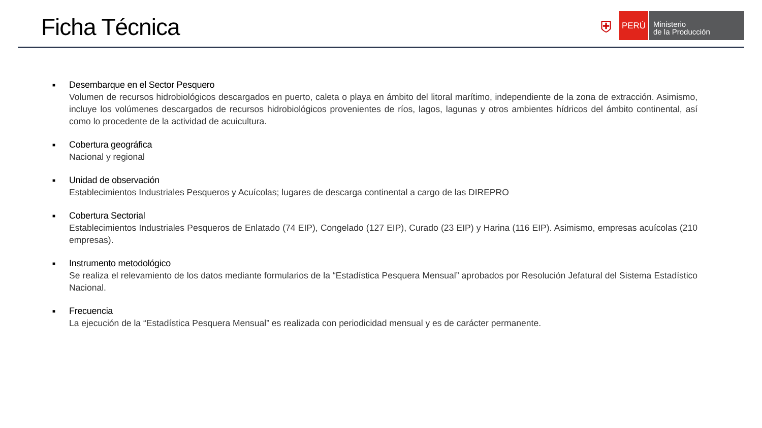Ficha Técnica
⛨
PERÚ
Ministerio
de la Producción
■
Desembarque en el Sector Pesquero
Volumen de recursos hidrobiológicos descargados en puerto, caleta o playa en ámbito del litoral marítimo, independiente de la zona de extracción. Asimismo, incluye los volúmenes descargados de recursos hidrobiológicos provenientes de ríos, lagos, lagunas y otros ambientes hídricos del ámbito continental, así como lo procedente de la actividad de acuicultura.
■
Cobertura geográfica
Nacional y regional
■
Unidad de observación
Establecimientos Industriales Pesqueros y Acuícolas; lugares de descarga continental a cargo de las DIREPRO
■
Cobertura Sectorial
Establecimientos Industriales Pesqueros de Enlatado (74 EIP), Congelado (127 EIP), Curado (23 EIP) y Harina (116 EIP). Asimismo, empresas acuícolas (210 empresas).
■
Instrumento metodológico
Se realiza el relevamiento de los datos mediante formularios de la “Estadística Pesquera Mensual” aprobados por Resolución Jefatural del Sistema Estadístico Nacional.
■
Frecuencia
La ejecución de la “Estadística Pesquera Mensual” es realizada con periodicidad mensual y es de carácter permanente.